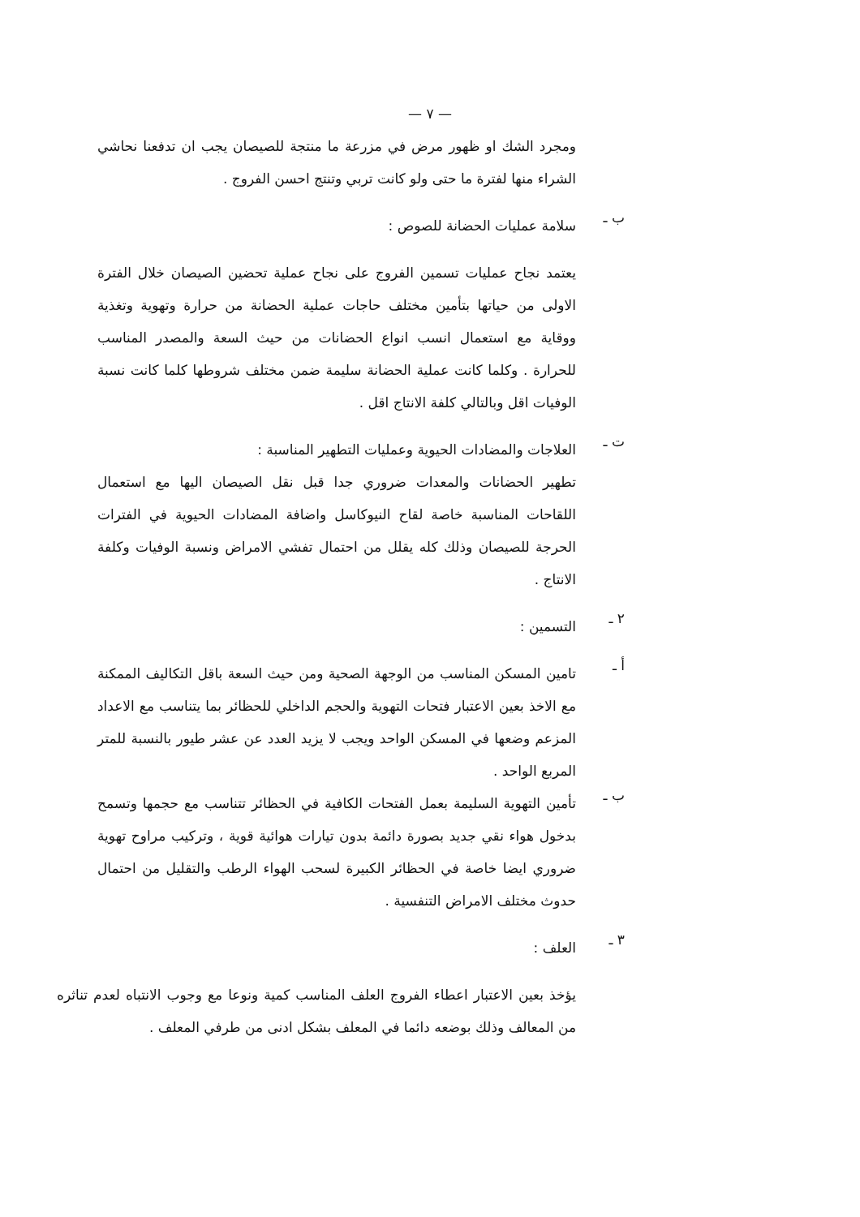— ٧ —
ومجرد الشك او ظهور مرض في مزرعة ما منتجة للصيصان يجب ان تدفعنا نحاشي الشراء منها لفترة ما حتى ولو كانت تربي وتنتج احسن الفروج .
ب ـ
سلامة عمليات الحضانة للصوص :
يعتمد نجاح عمليات تسمين الفروج على نجاح عملية تحضين الصيصان خلال الفترة الاولى من حياتها بتأمين مختلف حاجات عملية الحضانة من حرارة وتهوية وتغذية ووقاية مع استعمال انسب انواع الحضانات من حيث السعة والمصدر المناسب للحرارة . وكلما كانت عملية الحضانة سليمة ضمن مختلف شروطها كلما كانت نسبة الوفيات اقل وبالتالي كلفة الانتاج اقل .
ت ـ
العلاجات والمضادات الحيوية وعمليات التطهير المناسبة :
تطهير الحضانات والمعدات ضروري جدا قبل نقل الصيصان اليها مع استعمال اللقاحات المناسبة خاصة لقاح النيوكاسل واضافة المضادات الحيوية في الفترات الحرجة للصيصان وذلك كله يقلل من احتمال تفشي الامراض ونسبة الوفيات وكلفة الانتاج .
٢ ـ
التسمين :
أ ـ
تامين المسكن المناسب من الوجهة الصحية ومن حيث السعة باقل التكاليف الممكنة مع الاخذ بعين الاعتبار فتحات التهوية والحجم الداخلي للحظائر بما يتناسب مع الاعداد المزعم وضعها في المسكن الواحد ويجب لا يزيد العدد عن عشر طيور بالنسبة للمتر المربع الواحد .
ب ـ
تأمين التهوية السليمة بعمل الفتحات الكافية في الحظائر تتناسب مع حجمها وتسمح بدخول هواء نقي جديد بصورة دائمة بدون تيارات هوائية قوية ، وتركيب مراوح تهوية ضروري ايضا خاصة في الحظائر الكبيرة لسحب الهواء الرطب والتقليل من احتمال حدوث مختلف الامراض التنفسية .
٣ ـ
العلف :
يؤخذ بعين الاعتبار اعطاء الفروج العلف المناسب كمية ونوعا مع وجوب الانتباه لعدم تناثره من المعالف وذلك بوضعه دائما في المعلف بشكل ادنى من طرفي المعلف .